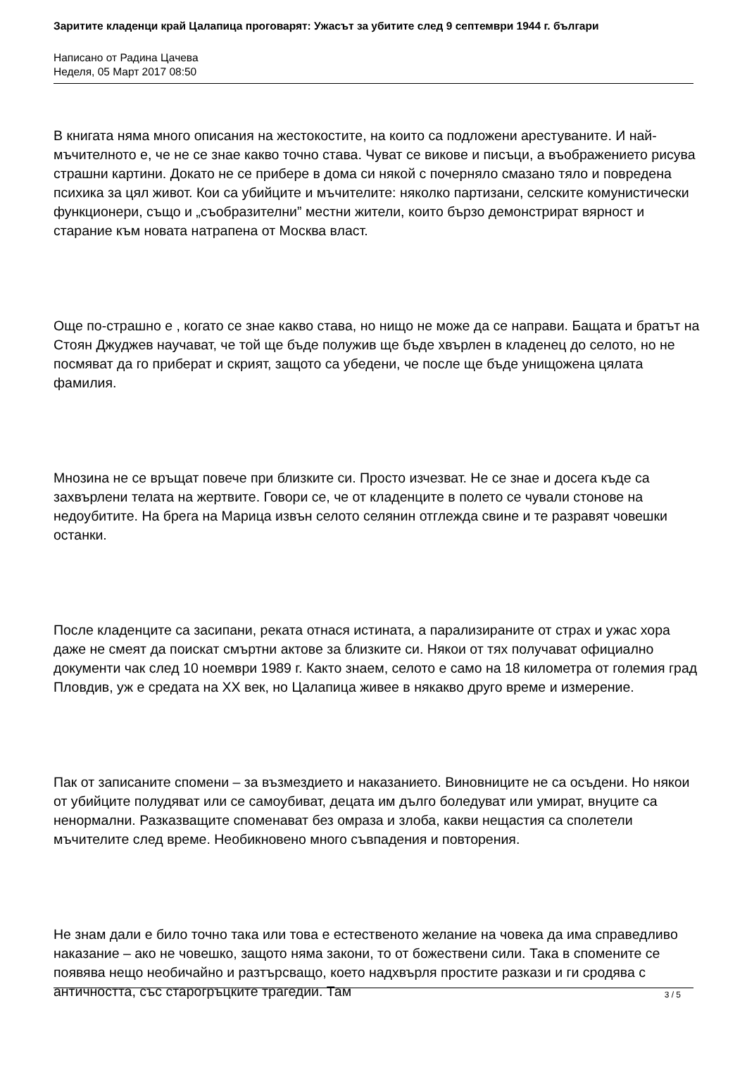Заритите кладенци край Цалапица проговарят: Ужасът за убитите след 9 септември 1944 г. българи
Написано от Радина Цачева
Неделя, 05 Март 2017 08:50
В книгата няма много описания на жестокостите, на които са подложени арестуваните. И най-мъчителното е, че не се знае какво точно става. Чуват се викове и писъци, а въображението рисува страшни картини. Докато не се прибере в дома си някой с почерняло смазано тяло и повредена психика за цял живот. Кои са убийците и мъчителите: няколко партизани, селските комунистически функционери, също и „съобразителни” местни жители, които бързо демонстрират вярност и старание към новата натрапена от Москва власт.
Още по-страшно е , когато се знае какво става, но нищо не може да се направи. Бащата и братът на Стоян Джуджев научават, че той ще бъде полужив ще бъде хвърлен в кладенец до селото, но не посмяват да го приберат и скрият, защото са убедени, че после ще бъде унищожена цялата фамилия.
Мнозина не се връщат повече при близките си. Просто изчезват. Не се знае и досега къде са захвърлени телата на жертвите. Говори се, че от кладенците в полето се чували стонове на недоубитите. На брега на Марица извън селото селянин отглежда свине и те разравят човешки останки.
После кладенците са засипани, реката отнася истината, а парализираните от страх и ужас хора даже не смеят да поискат смъртни актове за близките си. Някои от тях получават официално документи чак след 10 ноември 1989 г. Както знаем, селото е само на 18 километра от големия град Пловдив, уж е средата на XX век, но Цалапица живее в някакво друго време и измерение.
Пак от записаните спомени – за възмездието и наказанието. Виновниците не са осъдени. Но някои от убийците полудяват или се самоубиват, децата им дълго боледуват или умират, внуците са ненормални. Разказващите споменават без омраза и злоба, какви нещастия са сполетели мъчителите след време. Необикновено много съвпадения и повторения.
Не знам дали е било точно така или това е естественото желание на човека да има справедливо наказание – ако не човешко, защото няма закони, то от божествени сили. Така в спомените се появява нещо необичайно и разтърсващо, което надхвърля простите разкази и ги сродява с античността, със старогръцките трагедии. Там
3 / 5